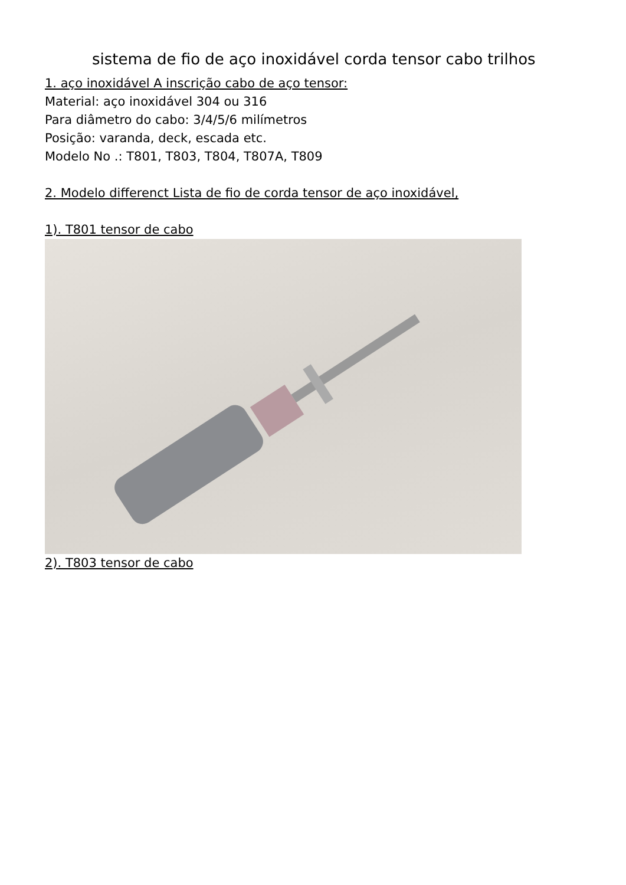sistema de fio de aço inoxidável corda tensor cabo trilhos
1. aço inoxidável A inscrição cabo de aço tensor:
Material: aço inoxidável 304 ou 316
Para diâmetro do cabo: 3/4/5/6 milímetros
Posição: varanda, deck, escada etc.
Modelo No .: T801, T803, T804, T807A, T809
2. Modelo differenct Lista de fio de corda tensor de aço inoxidável,
1). T801 tensor de cabo
2). T803 tensor de cabo